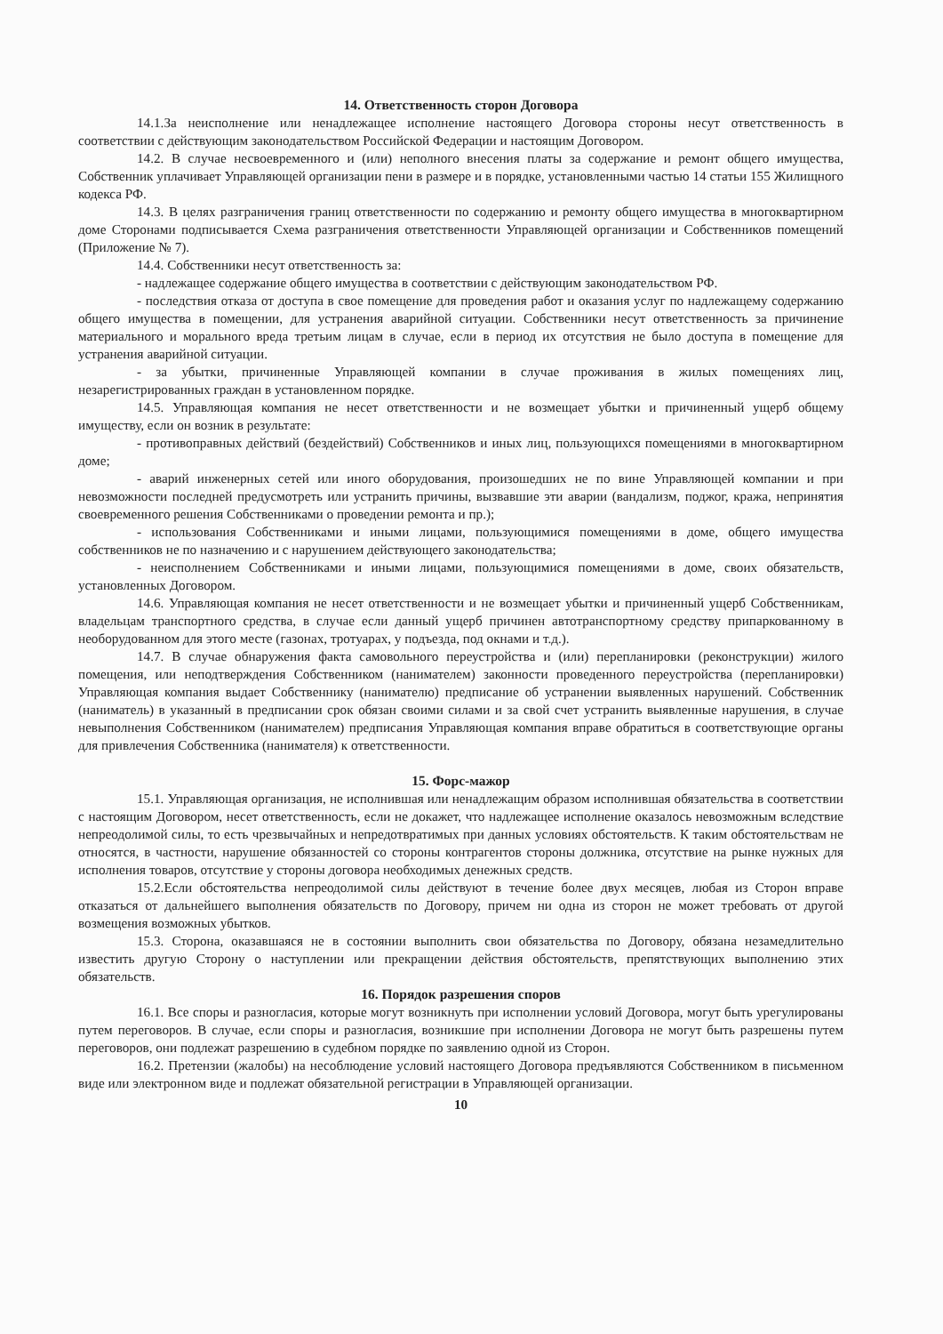14. Ответственность сторон Договора
14.1.За неисполнение или ненадлежащее исполнение настоящего Договора стороны несут ответственность в соответствии с действующим законодательством Российской Федерации и настоящим Договором.
14.2. В случае несвоевременного и (или) неполного внесения платы за содержание и ремонт общего имущества, Собственник уплачивает Управляющей организации пени в размере и в порядке, установленными частью 14 статьи 155 Жилищного кодекса РФ.
14.3. В целях разграничения границ ответственности по содержанию и ремонту общего имущества в многоквартирном доме Сторонами подписывается Схема разграничения ответственности Управляющей организации и Собственников помещений (Приложение № 7).
14.4. Собственники несут ответственность за:
- надлежащее содержание общего имущества в соответствии с действующим законодательством РФ.
- последствия отказа от доступа в свое помещение для проведения работ и оказания услуг по надлежащему содержанию общего имущества в помещении, для устранения аварийной ситуации. Собственники несут ответственность за причинение материального и морального вреда третьим лицам в случае, если в период их отсутствия не было доступа в помещение для устранения аварийной ситуации.
- за убытки, причиненные Управляющей компании в случае проживания в жилых помещениях лиц, незарегистрированных граждан в установленном порядке.
14.5. Управляющая компания не несет ответственности и не возмещает убытки и причиненный ущерб общему имуществу, если он возник в результате:
- противоправных действий (бездействий) Собственников и иных лиц, пользующихся помещениями в многоквартирном доме;
- аварий инженерных сетей или иного оборудования, произошедших не по вине Управляющей компании и при невозможности последней предусмотреть или устранить причины, вызвавшие эти аварии (вандализм, поджог, кража, непринятия своевременного решения Собственниками о проведении ремонта и пр.);
- использования Собственниками и иными лицами, пользующимися помещениями в доме, общего имущества собственников не по назначению и с нарушением действующего законодательства;
- неисполнением Собственниками и иными лицами, пользующимися помещениями в доме, своих обязательств, установленных Договором.
14.6. Управляющая компания не несет ответственности и не возмещает убытки и причиненный ущерб Собственникам, владельцам транспортного средства, в случае если данный ущерб причинен автотранспортному средству припаркованному в необорудованном для этого месте (газонах, тротуарах, у подъезда, под окнами и т.д.).
14.7. В случае обнаружения факта самовольного переустройства и (или) перепланировки (реконструкции) жилого помещения, или неподтверждения Собственником (нанимателем) законности проведенного переустройства (перепланировки) Управляющая компания выдает Собственнику (нанимателю) предписание об устранении выявленных нарушений. Собственник (наниматель) в указанный в предписании срок обязан своими силами и за свой счет устранить выявленные нарушения, в случае невыполнения Собственником (нанимателем) предписания Управляющая компания вправе обратиться в соответствующие органы для привлечения Собственника (нанимателя) к ответственности.
15. Форс-мажор
15.1. Управляющая организация, не исполнившая или ненадлежащим образом исполнившая обязательства в соответствии с настоящим Договором, несет ответственность, если не докажет, что надлежащее исполнение оказалось невозможным вследствие непреодолимой силы, то есть чрезвычайных и непредотвратимых при данных условиях обстоятельств. К таким обстоятельствам не относятся, в частности, нарушение обязанностей со стороны контрагентов стороны должника, отсутствие на рынке нужных для исполнения товаров, отсутствие у стороны договора необходимых денежных средств.
15.2.Если обстоятельства непреодолимой силы действуют в течение более двух месяцев, любая из Сторон вправе отказаться от дальнейшего выполнения обязательств по Договору, причем ни одна из сторон не может требовать от другой возмещения возможных убытков.
15.3. Сторона, оказавшаяся не в состоянии выполнить свои обязательства по Договору, обязана незамедлительно известить другую Сторону о наступлении или прекращении действия обстоятельств, препятствующих выполнению этих обязательств.
16. Порядок разрешения споров
16.1. Все споры и разногласия, которые могут возникнуть при исполнении условий Договора, могут быть урегулированы путем переговоров. В случае, если споры и разногласия, возникшие при исполнении Договора не могут быть разрешены путем переговоров, они подлежат разрешению в судебном порядке по заявлению одной из Сторон.
16.2. Претензии (жалобы) на несоблюдение условий настоящего Договора предъявляются Собственником в письменном виде или электронном виде и подлежат обязательной регистрации в Управляющей организации.
10